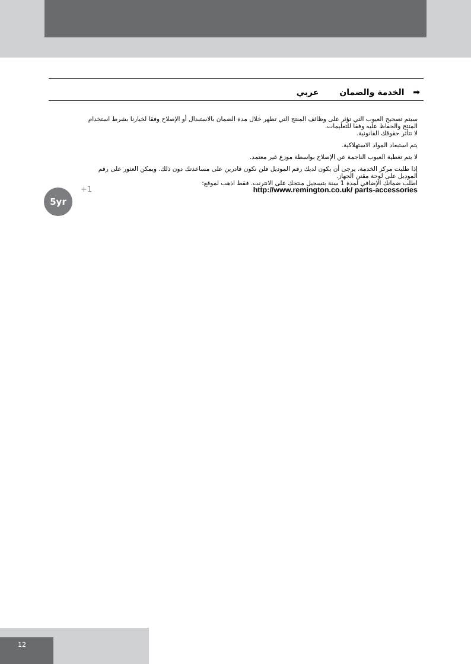➡ الخدمة والضمان عربي
سيتم تصحيح العيوب التي تؤثر على وظائف المنتج التي تظهر خلال مدة الضمان بالاستبدال أو الإصلاح وفقا لخيارنا بشرط استخدام المنتج والحفاظ عليه وفقا للتعليمات.
لا تتأثر حقوقك القانونية.
يتم استبعاد المواد الاستهلاكية.
لا يتم تغطية العيوب الناجمة عن الإصلاح بواسطة موزع غير معتمد.
إذا طلبت مركز الخدمة، يرجى أن يكون لديك رقم الموديل فلن نكون قادرين على مساعدتك دون ذلك. ويمكن العثور على رقم الموديل على لوحة مقنن الجهاز.
اطلب ضمانك الإضافي لمدة 1 سنة بتسجيل منتجك على الانترنت. فقط اذهب لموقع:
http://www.remington.co.uk/ parts-accessories
5yr +1
12